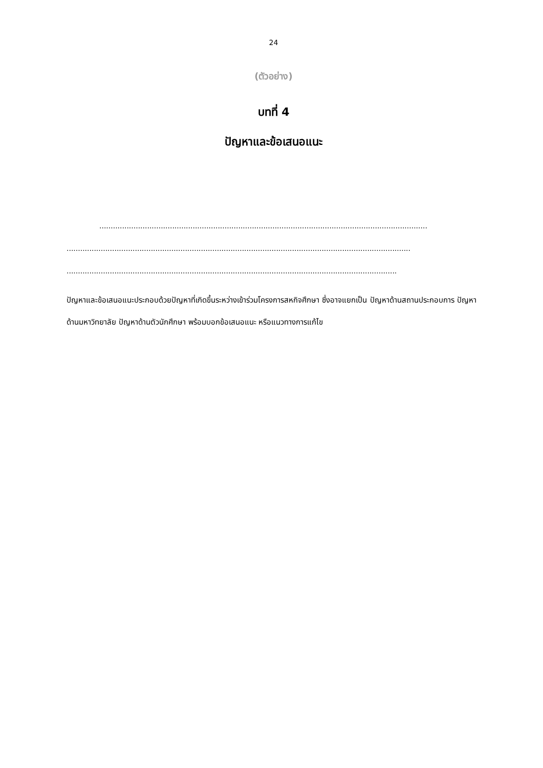24
(ตัวอย่าง)
บทที่ 4
ปัญหาและข้อเสนอแนะ
................................................................................................................................................
.......................................................................................................................................................
.................................................................................................................................................
ปัญหาและข้อเสนอแนะประกอบด้วยปัญหาที่เกิดขึ้นระหว่างเข้าร่วมโครงการสหกิจศึกษา ซึ่งอาจแยกเป็น ปัญหาด้านสถานประกอบการ ปัญหาด้านมหาวิทยาลัย ปัญหาด้านตัวนักศึกษา พร้อมบอกข้อเสนอแนะ หรือแนวทางการแก้ไข